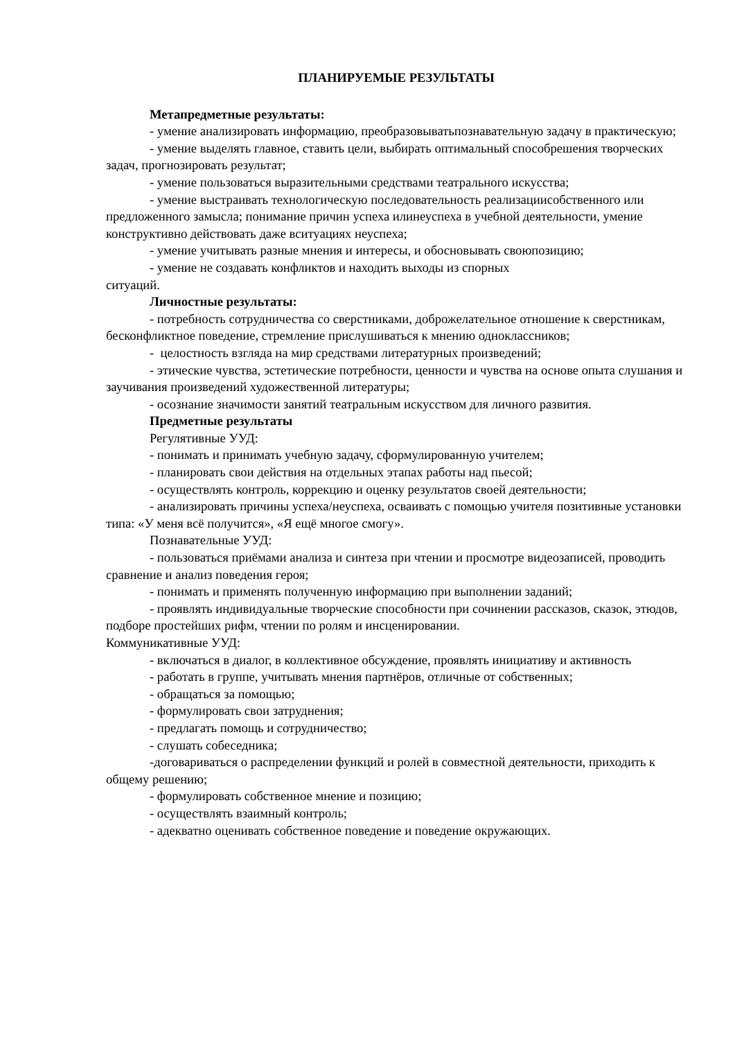ПЛАНИРУЕМЫЕ РЕЗУЛЬТАТЫ
Метапредметные результаты:
- умение анализировать информацию, преобразовыватьпознавательную задачу в практическую;
- умение выделять главное, ставить цели, выбирать оптимальный способрешения творческих задач, прогнозировать результат;
- умение пользоваться выразительными средствами театрального искусства;
- умение выстраивать технологическую последовательность реализациисобственного или предложенного замысла; понимание причин успеха илинеуспеха в учебной деятельности, умение конструктивно действовать даже вситуациях неуспеха;
- умение учитывать разные мнения и интересы, и обосновывать своюпозицию;
- умение не создавать конфликтов и находить выходы из спорных
ситуаций.
Личностные результаты:
- потребность сотрудничества со сверстниками, доброжелательное отношение к сверстникам, бесконфликтное поведение, стремление прислушиваться к мнению одноклассников;
- целостность взгляда на мир средствами литературных произведений;
- этические чувства, эстетические потребности, ценности и чувства на основе опыта слушания и заучивания произведений художественной литературы;
- осознание значимости занятий театральным искусством для личного развития.
Предметные результаты
Регулятивные УУД:
- понимать и принимать учебную задачу, сформулированную учителем;
- планировать свои действия на отдельных этапах работы над пьесой;
- осуществлять контроль, коррекцию и оценку результатов своей деятельности;
- анализировать причины успеха/неуспеха, осваивать с помощью учителя позитивные установки типа: «У меня всё получится», «Я ещё многое смогу».
Познавательные УУД:
- пользоваться приёмами анализа и синтеза при чтении и просмотре видеозаписей, проводить сравнение и анализ поведения героя;
- понимать и применять полученную информацию при выполнении заданий;
- проявлять индивидуальные творческие способности при сочинении рассказов, сказок, этюдов, подборе простейших рифм, чтении по ролям и инсценировании.
Коммуникативные УУД:
- включаться в диалог, в коллективное обсуждение, проявлять инициативу и активность
- работать в группе, учитывать мнения партнёров, отличные от собственных;
- обращаться за помощью;
- формулировать свои затруднения;
- предлагать помощь и сотрудничество;
- слушать собеседника;
-договариваться о распределении функций и ролей в совместной деятельности, приходить к общему решению;
- формулировать собственное мнение и позицию;
- осуществлять взаимный контроль;
- адекватно оценивать собственное поведение и поведение окружающих.